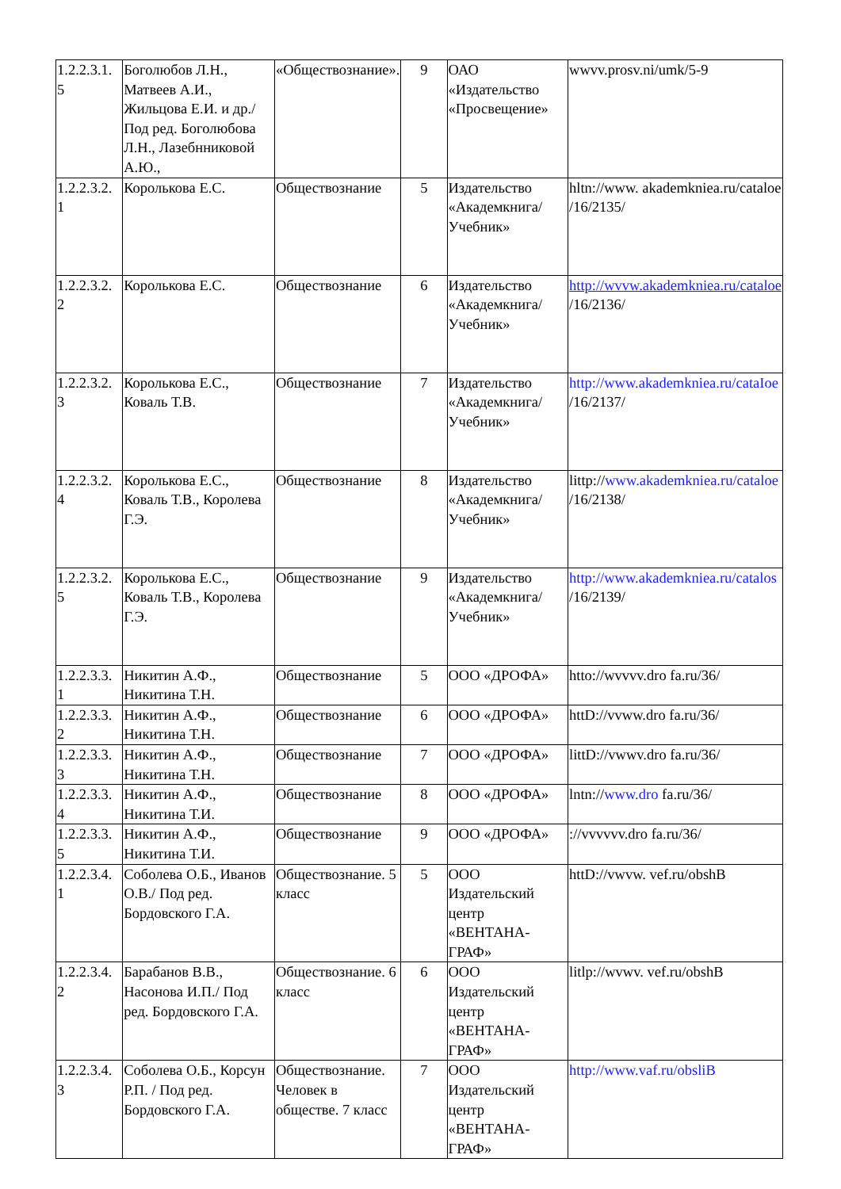| 1.2.2.3.1. 5 | Боголюбов Л.Н., Матвеев А.И., Жильцова Е.И. и др./Под ред. Боголюбова Л.Н., Лазебнниковой А.Ю., | «Обществознание». | 9 | ОАО «Издательство «Просвещение» | wwvv.prosv.ni/umk/5-9 |
| 1.2.2.3.2. 1 | Королькова Е.С. | Обществознание | 5 | Издательство «Академкнига/ Учебник» | hltn://www. akademkniea.ru/cataloe /16/2135/ |
| 1.2.2.3.2. 2 | Королькова Е.С. | Обществознание | 6 | Издательство «Академкнига/ Учебник» | http://wvvw.akademkniea.ru/cataloe /16/2136/ |
| 1.2.2.3.2. 3 | Королькова Е.С., Коваль Т.В. | Обществознание | 7 | Издательство «Академкнига/ Учебник» | http://www.akademkniea.ru/cataIoe /16/2137/ |
| 1.2.2.3.2. 4 | Королькова Е.С., Коваль Т.В., Королева Г.Э. | Обществознание | 8 | Издательство «Академкнига/ Учебник» | littp:// www.akademkniea.ru/cataloe /16/2138/ |
| 1.2.2.3.2. 5 | Королькова Е.С., Коваль Т.В., Королева Г.Э. | Обществознание | 9 | Издательство «Академкнига/ Учебник» | http://www.akademkniea.ru/catalos /16/2139/ |
| 1.2.2.3.3. 1 | Никитин А.Ф., Никитина Т.Н. | Обществознание | 5 | ООО «ДРОФА» | htto://wvvvv.dro fa.ru/36/ |
| 1.2.2.3.3. 2 | Никитин А.Ф., Никитина Т.Н. | Обществознание | 6 | ООО «ДРОФА» | httD://vvww.dro fa.ru/36/ |
| 1.2.2.3.3. 3 | Никитин А.Ф., Никитина Т.Н. | Обществознание | 7 | ООО «ДРОФА» | littD://vwwv.dro fa.ru/36/ |
| 1.2.2.3.3. 4 | Никитин А.Ф., Никитина Т.И. | Обществознание | 8 | ООО «ДРОФА» | lntn:// www.dro fa.ru/36/ |
| 1.2.2.3.3. 5 | Никитин А.Ф., Никитина Т.И. | Обществознание | 9 | ООО «ДРОФА» | ://vvvvvv.dro fa.ru/36/ |
| 1.2.2.3.4. 1 | Соболева О.Б., Иванов О.В./ Под ред. Бордовского Г.А. | Обществознание. 5 класс | 5 | ООО Издательский центр «ВЕНТАНА-ГРАФ» | httD://vwvw. vef.ru/obshB |
| 1.2.2.3.4. 2 | Барабанов В.В., Насонова И.П./ Под ред. Бордовского Г.А. | Обществознание. 6 класс | 6 | ООО Издательский центр «ВЕНТАНА-ГРАФ» | litlp://wvwv. vef.ru/obshB |
| 1.2.2.3.4. 3 | Соболева О.Б., Корсун Р.П. / Под ред. Бордовского Г.А. | Обществознание. Человек в обществе. 7 класс | 7 | ООО Издательский центр «ВЕНТАНА-ГРАФ» | http://www.vaf.ru/obsliB |